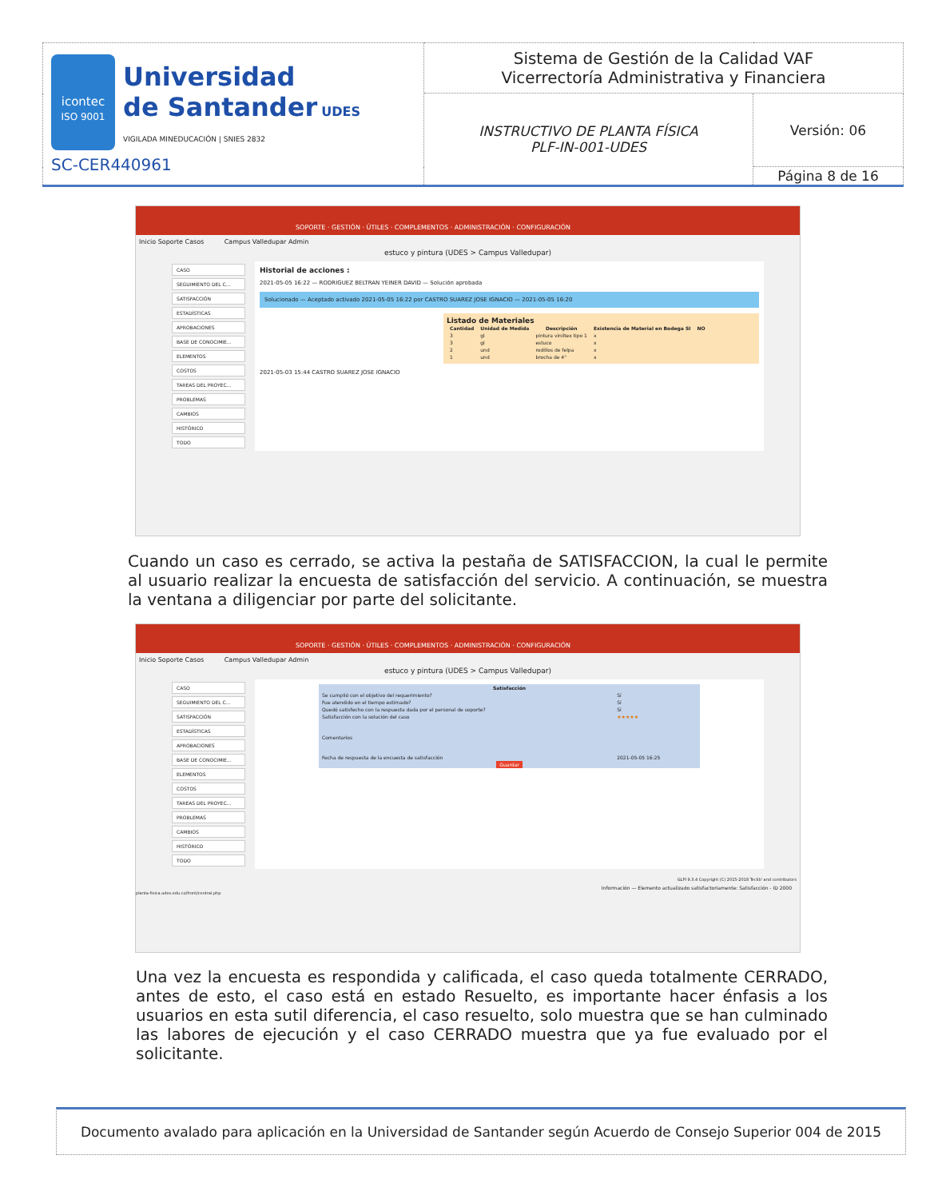| icontec ISO 9001 Universidad de Santander UDES VIGILADA MINEDUCACIÓN / SNIES 2832 SC-CER440961 | Sistema de Gestión de la Calidad VAF Vicerrectoría Administrativa y Financiera | |
| | INSTRUCTIVO DE PLANTA FÍSICA PLF-IN-001-UDES | Versión: 06 |
| | | Página 8 de 16 |
SOPORTE · GESTIÓN · ÚTILES · COMPLEMENTOS · ADMINISTRACIÓN · CONFIGURACIÓN
Inicio Soporte Casos Campus Valledupar Admin
estuco y pintura (UDES > Campus Valledupar)
CASO
SEGUIMIENTO DEL C...
SATISFACCIÓN
ESTADÍSTICAS
APROBACIONES
BASE DE CONOCIMIE...
ELEMENTOS
COSTOS
TAREAS DEL PROYEC...
PROBLEMAS
CAMBIOS
HISTÓRICO
TODO
Historial de acciones :
2021-05-05 16:22 — RODRIGUEZ BELTRAN YEINER DAVID — Solución aprobada
Solucionado — Aceptado activado 2021-05-05 16:22 por CASTRO SUAREZ JOSE IGNACIO — 2021-05-05 16:20
Listado de Materiales
| Cantidad | Unidad de Medida | Descripción | Existencia de Material en Bodega SI | NO |
| --- | --- | --- | --- | --- |
| 3 | gl | pintura viniltex tipo 1 | x | |
| 3 | gl | estuco | x | |
| 2 | und | rodillos de felpa | x | |
| 1 | und | brocha de 4" | x | |
2021-05-03 15:44 CASTRO SUAREZ JOSE IGNACIO
Cuando un caso es cerrado, se activa la pestaña de SATISFACCION, la cual le permite al usuario realizar la encuesta de satisfacción del servicio. A continuación, se muestra la ventana a diligenciar por parte del solicitante.
SOPORTE · GESTIÓN · ÚTILES · COMPLEMENTOS · ADMINISTRACIÓN · CONFIGURACIÓN
Inicio Soporte Casos Campus Valledupar Admin
estuco y pintura (UDES > Campus Valledupar)
CASO
SEGUIMIENTO DEL C...
SATISFACCIÓN
ESTADÍSTICAS
APROBACIONES
BASE DE CONOCIMIE...
ELEMENTOS
COSTOS
TAREAS DEL PROYEC...
PROBLEMAS
CAMBIOS
HISTÓRICO
TODO
| Satisfacción | |
| --- | --- |
| Se cumplió con el objetivo del requerimiento? | Sí |
| Fue atendido en el tiempo estimado? | Sí |
| Quedó satisfecho con la respuesta dada por el personal de soporte? | Sí |
| Satisfacción con la solución del caso | ★★★★★ |
| Comentarios | |
| Fecha de respuesta de la encuesta de satisfacción | 2021-05-05 16:25 |
| Guardar | |
GLPI 9.3.4 Copyright (C) 2015-2018 Teclib' and contributors
Información — Elemento actualizado satisfactoriamente: Satisfacción - ID 2000
planta-fisica.udes.edu.co/front/central.php
Una vez la encuesta es respondida y calificada, el caso queda totalmente CERRADO, antes de esto, el caso está en estado Resuelto, es importante hacer énfasis a los usuarios en esta sutil diferencia, el caso resuelto, solo muestra que se han culminado las labores de ejecución y el caso CERRADO muestra que ya fue evaluado por el solicitante.
Documento avalado para aplicación en la Universidad de Santander según Acuerdo de Consejo Superior 004 de 2015